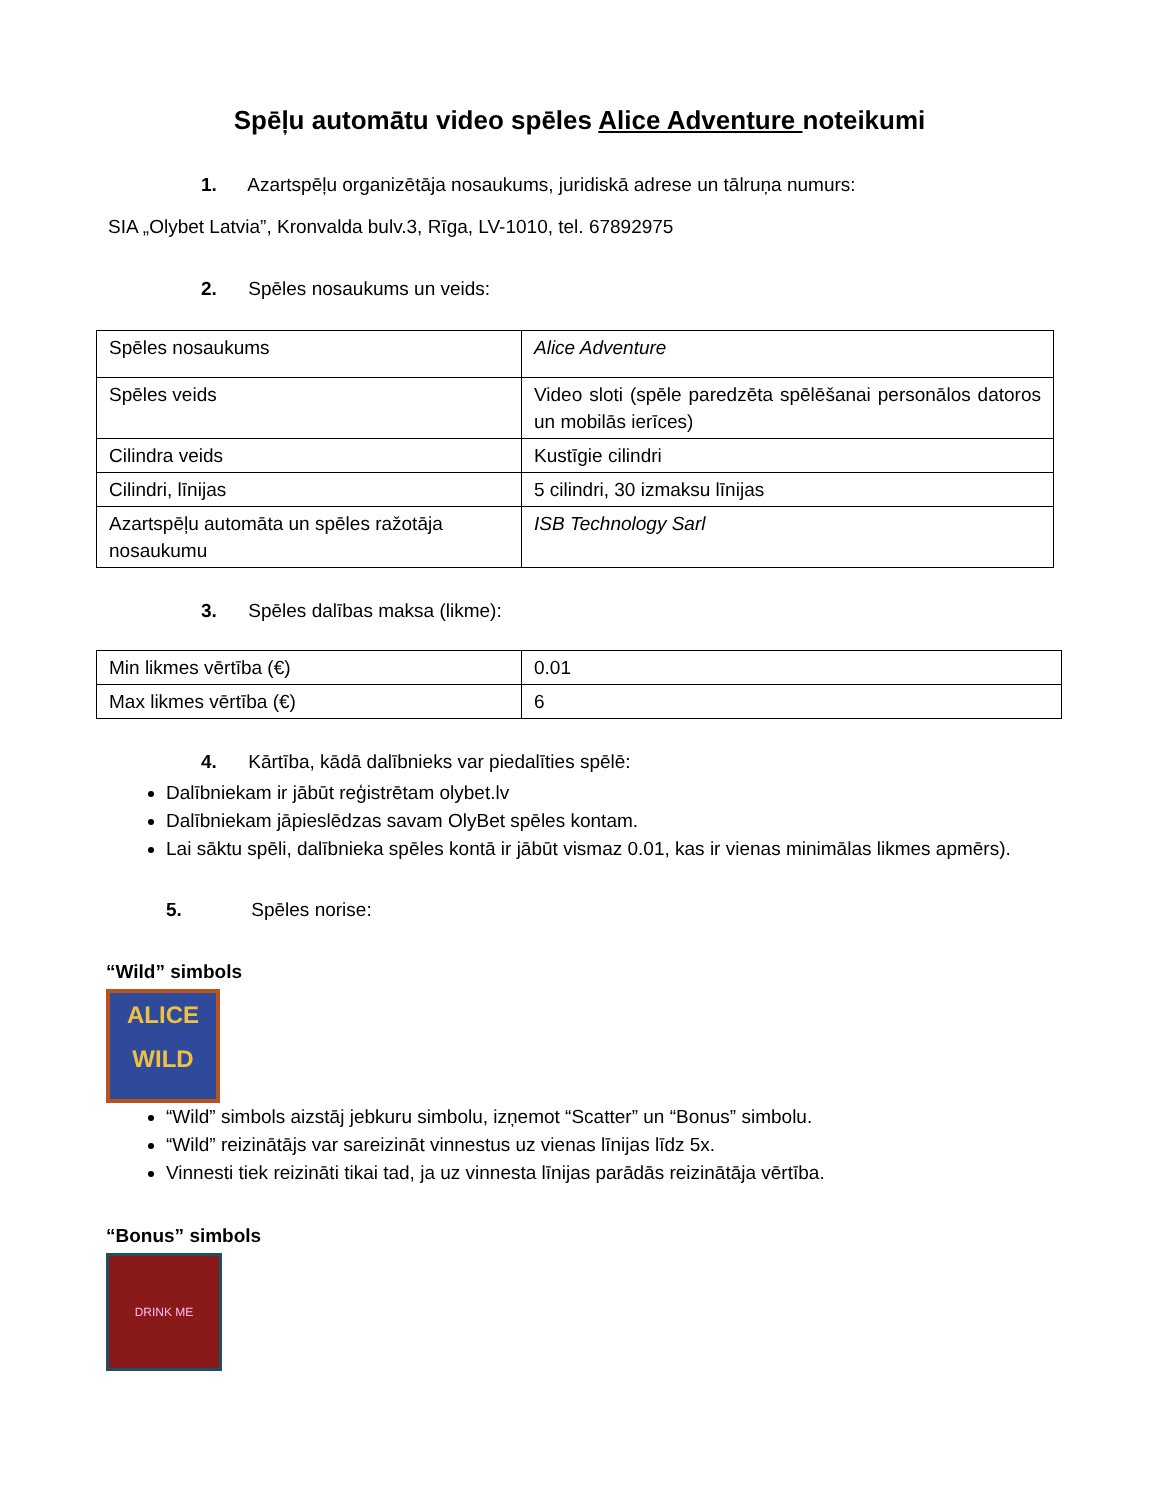Spēļu automātu video spēles Alice Adventure noteikumi
1. Azartspēļu organizētāja nosaukums, juridiskā adrese un tālruņa numurs:
SIA „Olybet Latvia”, Kronvalda bulv.3, Rīga, LV-1010, tel. 67892975
2. Spēles nosaukums un veids:
| Spēles nosaukums | Alice Adventure |
| Spēles veids | Video sloti (spēle paredzēta spēlēšanai personālos datoros un mobilās ierīces) |
| Cilindra veids | Kustīgie cilindri |
| Cilindri, līnijas | 5 cilindri, 30 izmaksu līnijas |
| Azartspēļu automāta un spēles ražotāja nosaukumu | ISB Technology Sarl |
3. Spēles dalības maksa (likme):
| Min likmes vērtība (€) | 0.01 |
| Max likmes vērtība (€) | 6 |
4. Kārtība, kādā dalībnieks var piedalīties spēlē:
Dalībniekam ir jābūt reģistrētam olybet.lv
Dalībniekam jāpieslēdzas savam OlyBet spēles kontam.
Lai sāktu spēli, dalībnieka spēles kontā ir jābūt vismaz 0.01, kas ir vienas minimālas likmes apmērs).
5. Spēles norise:
“Wild” simbols
ALICE
WILD
“Wild” simbols aizstāj jebkuru simbolu, izņemot “Scatter” un “Bonus” simbolu.
“Wild” reizinātājs var sareizināt vinnestus uz vienas līnijas līdz 5x.
Vinnesti tiek reizināti tikai tad, ja uz vinnesta līnijas parādās reizinātāja vērtība.
“Bonus” simbols
DRINK ME